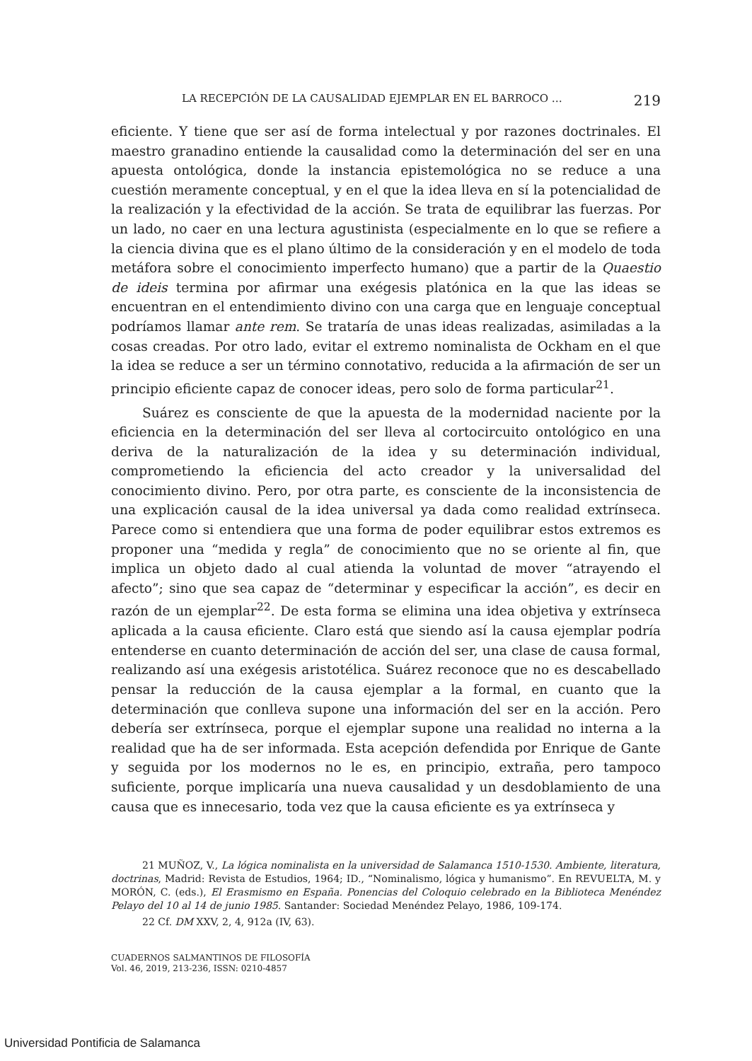LA RECEPCIÓN DE LA CAUSALIDAD EJEMPLAR EN EL BARROCO … 219
eficiente. Y tiene que ser así de forma intelectual y por razones doctrinales. El maestro granadino entiende la causalidad como la determinación del ser en una apuesta ontológica, donde la instancia epistemológica no se reduce a una cuestión meramente conceptual, y en el que la idea lleva en sí la potencialidad de la realización y la efectividad de la acción. Se trata de equilibrar las fuerzas. Por un lado, no caer en una lectura agustinista (especialmente en lo que se refiere a la ciencia divina que es el plano último de la consideración y en el modelo de toda metáfora sobre el conocimiento imperfecto humano) que a partir de la Quaestio de ideis termina por afirmar una exégesis platónica en la que las ideas se encuentran en el entendimiento divino con una carga que en lenguaje conceptual podríamos llamar ante rem. Se trataría de unas ideas realizadas, asimiladas a la cosas creadas. Por otro lado, evitar el extremo nominalista de Ockham en el que la idea se reduce a ser un término connotativo, reducida a la afirmación de ser un principio eficiente capaz de conocer ideas, pero solo de forma particular<sup>21</sup>.
Suárez es consciente de que la apuesta de la modernidad naciente por la eficiencia en la determinación del ser lleva al cortocircuito ontológico en una deriva de la naturalización de la idea y su determinación individual, comprometiendo la eficiencia del acto creador y la universalidad del conocimiento divino. Pero, por otra parte, es consciente de la inconsistencia de una explicación causal de la idea universal ya dada como realidad extrínseca. Parece como si entendiera que una forma de poder equilibrar estos extremos es proponer una “medida y regla” de conocimiento que no se oriente al fin, que implica un objeto dado al cual atienda la voluntad de mover “atrayendo el afecto”; sino que sea capaz de “determinar y especificar la acción”, es decir en razón de un ejemplar<sup>22</sup>. De esta forma se elimina una idea objetiva y extrínseca aplicada a la causa eficiente. Claro está que siendo así la causa ejemplar podría entenderse en cuanto determinación de acción del ser, una clase de causa formal, realizando así una exégesis aristotélica. Suárez reconoce que no es descabellado pensar la reducción de la causa ejemplar a la formal, en cuanto que la determinación que conlleva supone una información del ser en la acción. Pero debería ser extrínseca, porque el ejemplar supone una realidad no interna a la realidad que ha de ser informada. Esta acepción defendida por Enrique de Gante y seguida por los modernos no le es, en principio, extraña, pero tampoco suficiente, porque implicaría una nueva causalidad y un desdoblamiento de una causa que es innecesario, toda vez que la causa eficiente es ya extrínseca y
21 MUÑOZ, V., La lógica nominalista en la universidad de Salamanca 1510-1530. Ambiente, literatura, doctrinas, Madrid: Revista de Estudios, 1964; ID., “Nominalismo, lógica y humanismo”. En REVUELTA, M. y MORÓN, C. (eds.), El Erasmismo en España. Ponencias del Coloquio celebrado en la Biblioteca Menéndez Pelayo del 10 al 14 de junio 1985. Santander: Sociedad Menéndez Pelayo, 1986, 109-174.
22 Cf. DM XXV, 2, 4, 912a (IV, 63).
CUADERNOS SALMANTINOS DE FILOSOFÍA
Vol. 46, 2019, 213-236, ISSN: 0210-4857
Universidad Pontificia de Salamanca